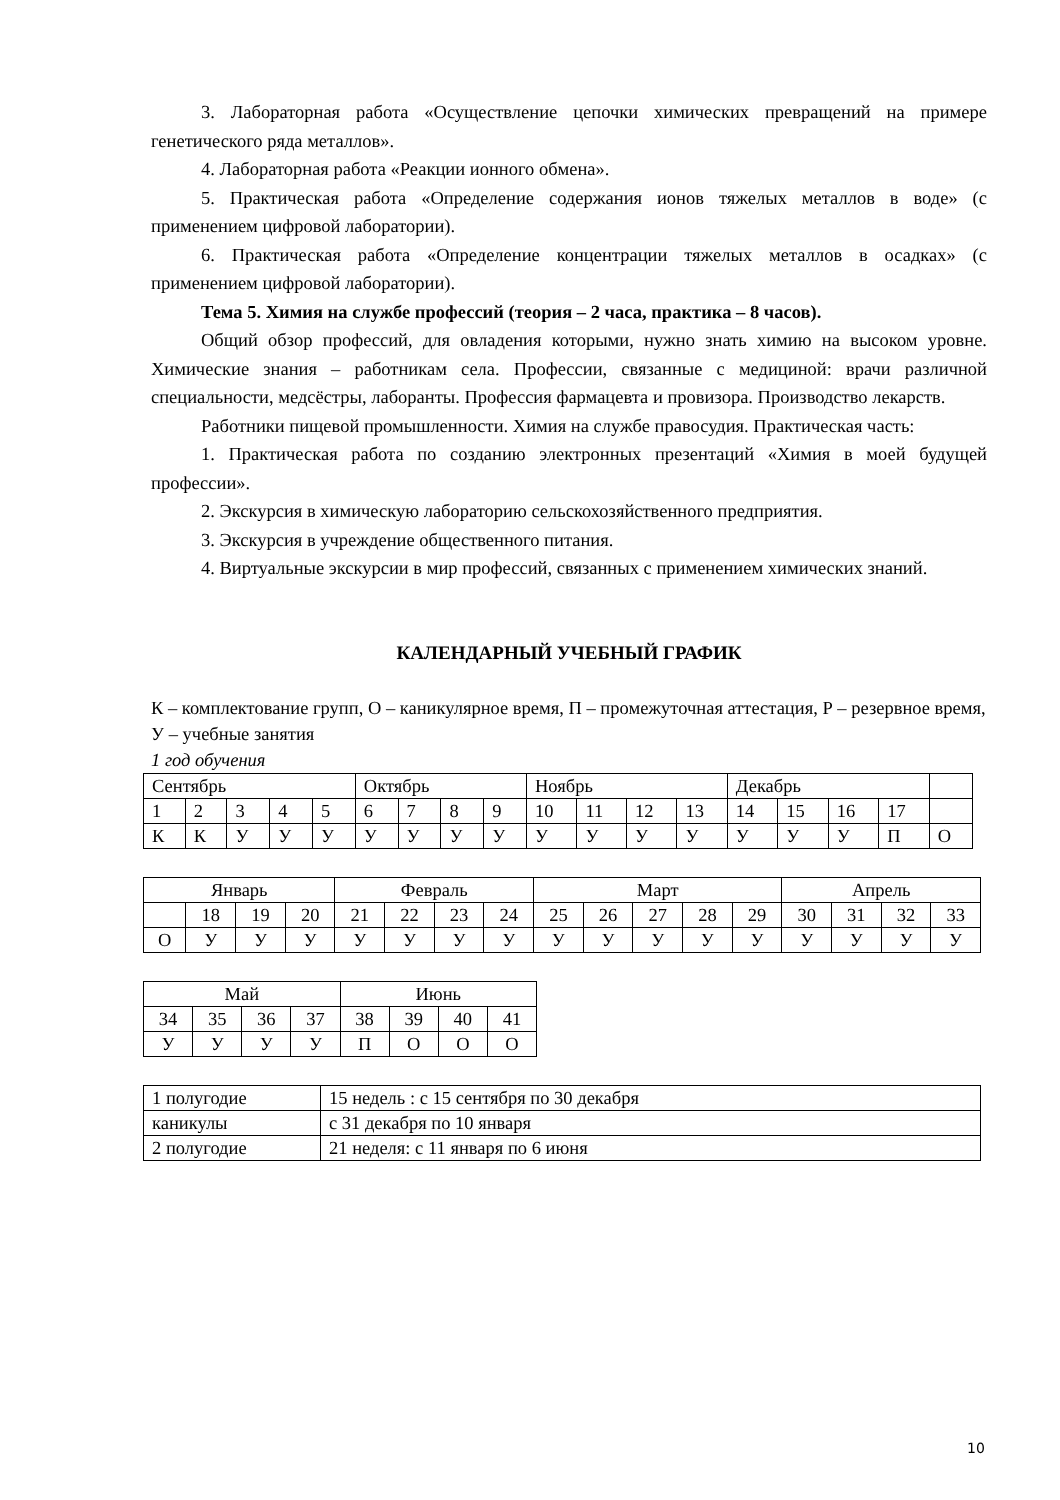3. Лабораторная работа «Осуществление цепочки химических превращений на примере генетического ряда металлов».
4. Лабораторная работа «Реакции ионного обмена».
5. Практическая работа «Определение содержания ионов тяжелых металлов в воде» (с применением цифровой лаборатории).
6. Практическая работа «Определение концентрации тяжелых металлов в осадках» (с применением цифровой лаборатории).
Тема 5. Химия на службе профессий (теория – 2 часа, практика – 8 часов).
Общий обзор профессий, для овладения которыми, нужно знать химию на высоком уровне. Химические знания – работникам села. Профессии, связанные с медициной: врачи различной специальности, медсёстры, лаборанты. Профессия фармацевта и провизора. Производство лекарств.
Работники пищевой промышленности. Химия на службе правосудия. Практическая часть:
1. Практическая работа по созданию электронных презентаций «Химия в моей будущей профессии».
2. Экскурсия в химическую лабораторию сельскохозяйственного предприятия.
3. Экскурсия в учреждение общественного питания.
4. Виртуальные экскурсии в мир профессий, связанных с применением химических знаний.
КАЛЕНДАРНЫЙ УЧЕБНЫЙ ГРАФИК
К – комплектование групп, О – каникулярное время, П – промежуточная аттестация, Р – резервное время, У – учебные занятия
1 год обучения
| Сентябрь | | | | | Октябрь | | | | Ноябрь | | | | Декабрь | | | | |
| 1 | 2 | 3 | 4 | 5 | 6 | 7 | 8 | 9 | 10 | 11 | 12 | 13 | 14 | 15 | 16 | 17 | |
| К | К | У | У | У | У | У | У | У | У | У | У | У | У | У | У | П | О |
| Январь | | | | Февраль | | | | Март | | | | | Апрель | | | |
| | 18 | 19 | 20 | 21 | 22 | 23 | 24 | 25 | 26 | 27 | 28 | 29 | 30 | 31 | 32 | 33 |
| О | У | У | У | У | У | У | У | У | У | У | У | У | У | У | У | У |
| Май | | | | Июнь | | | |
| 34 | 35 | 36 | 37 | 38 | 39 | 40 | 41 |
| У | У | У | У | П | О | О | О |
| 1 полугодие | 15 недель : с 15 сентября по 30 декабря |
| каникулы | с 31 декабря по 10 января |
| 2 полугодие | 21 неделя: с 11 января по 6 июня |
10